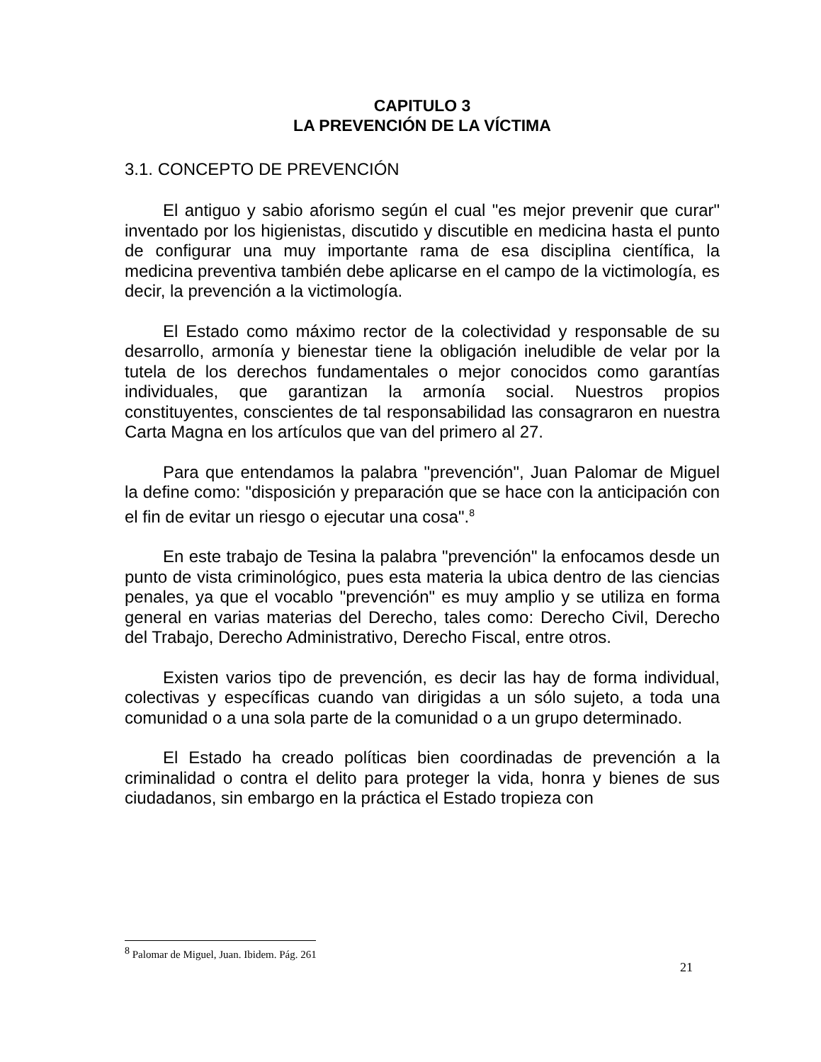CAPITULO 3
LA PREVENCIÓN DE LA VÍCTIMA
3.1. CONCEPTO DE PREVENCIÓN
El antiguo y sabio aforismo según el cual "es mejor prevenir que curar" inventado por los higienistas, discutido y discutible en medicina hasta el punto de configurar una muy importante rama de esa disciplina científica, la medicina preventiva también debe aplicarse en el campo de la victimología, es decir, la prevención a la victimología.
El Estado como máximo rector de la colectividad y responsable de su desarrollo, armonía y bienestar tiene la obligación ineludible de velar por la tutela de los derechos fundamentales o mejor conocidos como garantías individuales, que garantizan la armonía social. Nuestros propios constituyentes, conscientes de tal responsabilidad las consagraron en nuestra Carta Magna en los artículos que van del primero al 27.
Para que entendamos la palabra "prevención", Juan Palomar de Miguel la define como: "disposición y preparación que se hace con la anticipación con el fin de evitar un riesgo o ejecutar una cosa".<sup>8</sup>
En este trabajo de Tesina la palabra "prevención" la enfocamos desde un punto de vista criminológico, pues esta materia la ubica dentro de las ciencias penales, ya que el vocablo "prevención" es muy amplio y se utiliza en forma general en varias materias del Derecho, tales como: Derecho Civil, Derecho del Trabajo, Derecho Administrativo, Derecho Fiscal, entre otros.
Existen varios tipo de prevención, es decir las hay de forma individual, colectivas y específicas cuando van dirigidas a un sólo sujeto, a toda una comunidad o a una sola parte de la comunidad o a un grupo determinado.
El Estado ha creado políticas bien coordinadas de prevención a la criminalidad o contra el delito para proteger la vida, honra y bienes de sus ciudadanos, sin embargo en la práctica el Estado tropieza con
<sup>8</sup> Palomar de Miguel, Juan. Ibidem. Pág. 261
21